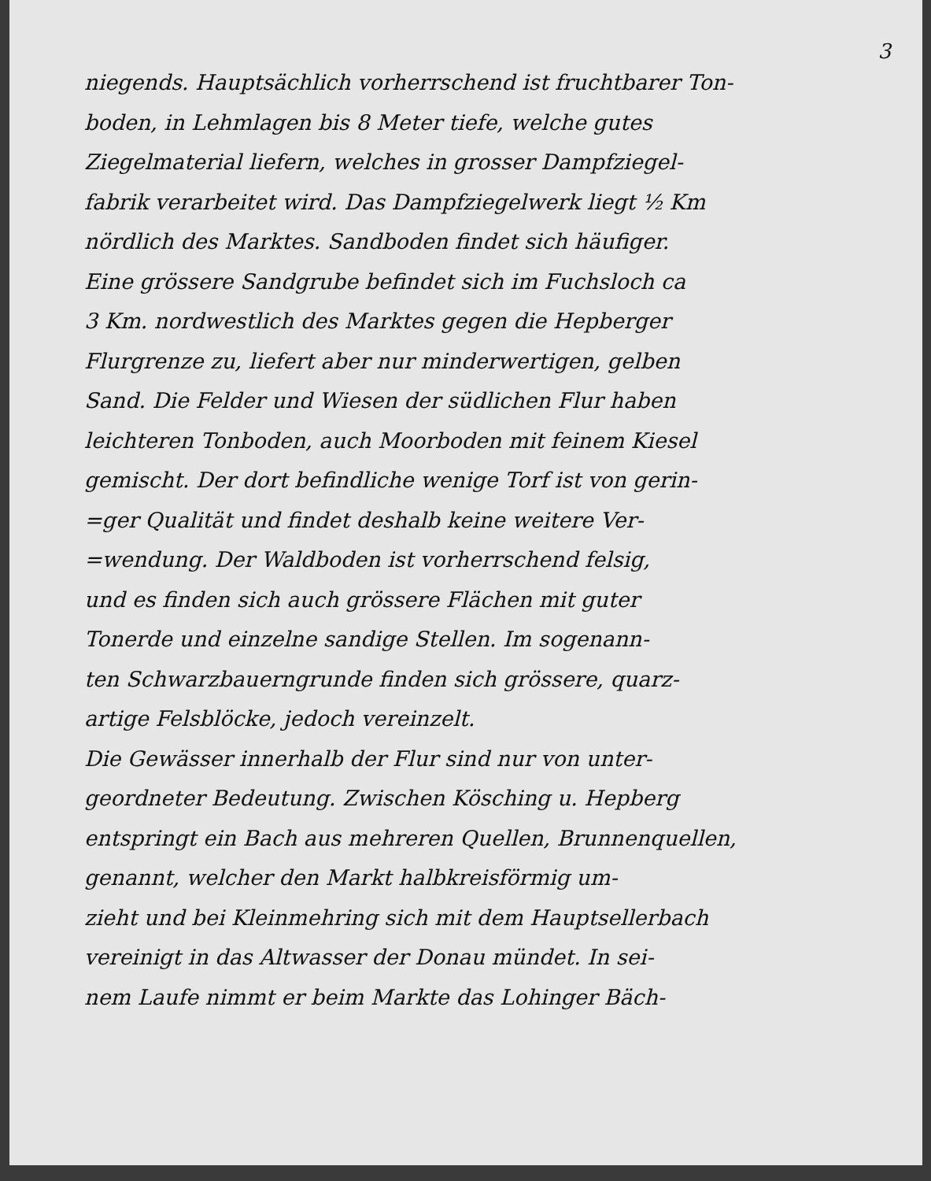3
niegends. Hauptsächlich vorherrschend ist fruchtbarer Ton-
boden, in Lehmlagen bis 8 Meter tiefe, welche gutes
Ziegelmaterial liefern, welches in grosser Dampfziegel-
fabrik verarbeitet wird. Das Dampfziegelwerk liegt ½ Km
nördlich des Marktes. Sandboden findet sich häufiger.
Eine grössere Sandgrube befindet sich im Fuchsloch ca
3 Km. nordwestlich des Marktes gegen die Hepberger
Flurgrenze zu, liefert aber nur minderwertigen, gelben
Sand. Die Felder und Wiesen der südlichen Flur haben
leichteren Tonboden, auch Moorboden mit feinem Kiesel
gemischt. Der dort befindliche wenige Torf ist von gerin-
=ger Qualität und findet deshalb keine weitere Ver-
=wendung. Der Waldboden ist vorherrschend felsig,
und es finden sich auch grössere Flächen mit guter
Tonerde und einzelne sandige Stellen. Im sogenann-
ten Schwarzbauerngrunde finden sich grössere, quarz-
artige Felsblöcke, jedoch vereinzelt.
Die Gewässer innerhalb der Flur sind nur von unter-
geordneter Bedeutung. Zwischen Kösching u. Hepberg
entspringt ein Bach aus mehreren Quellen, Brunnenquellen,
genannt, welcher den Markt halbkreisförmig um-
zieht und bei Kleinmehring sich mit dem Hauptsellerbach
vereinigt in das Altwasser der Donau mündet. In sei-
nem Laufe nimmt er beim Markte das Lohinger Bäch-